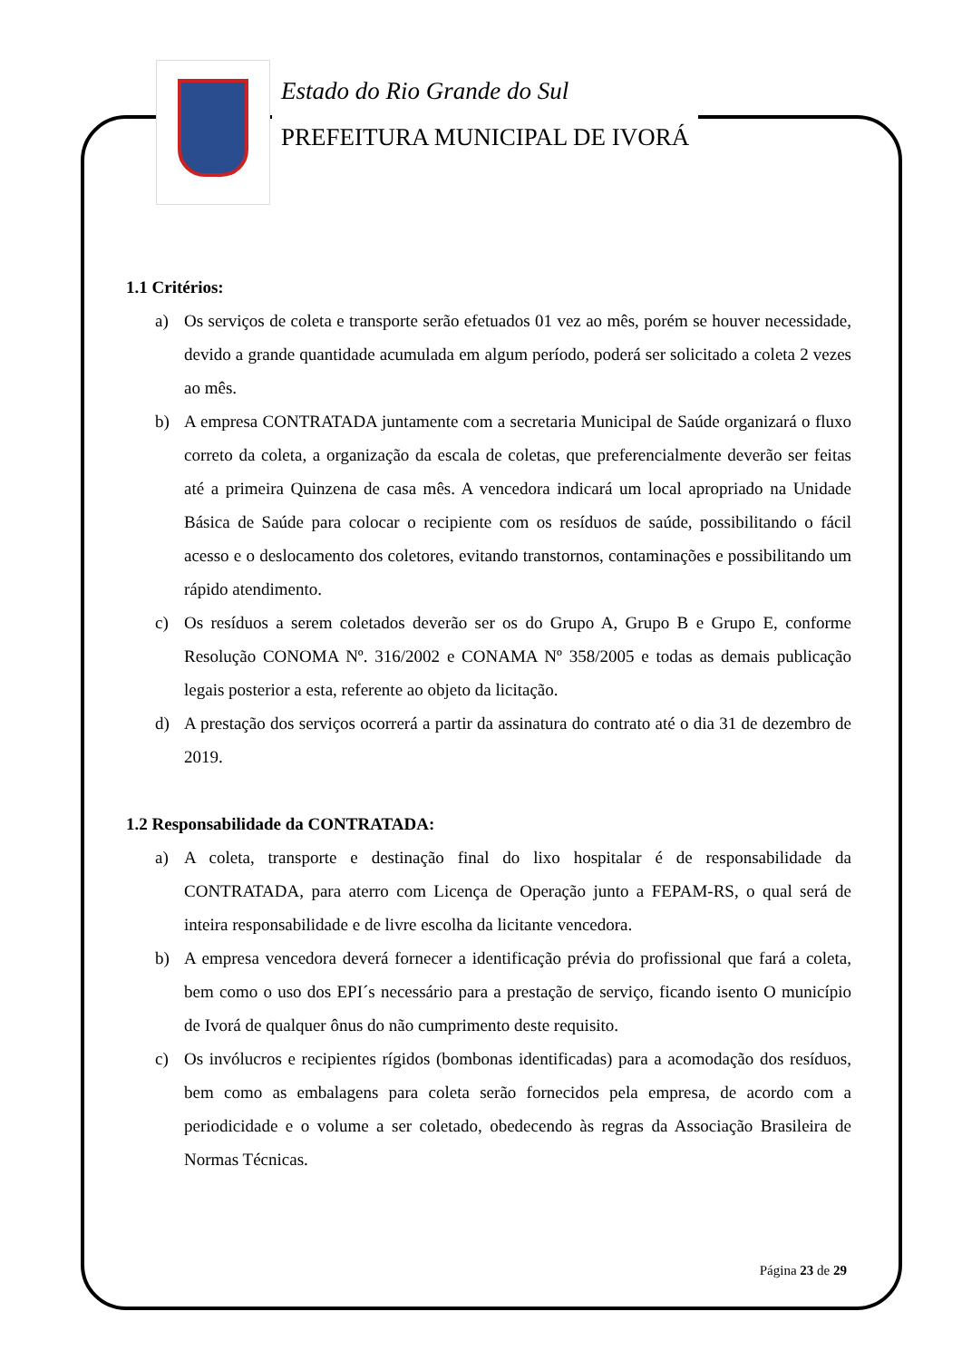Estado do Rio Grande do Sul
PREFEITURA MUNICIPAL DE IVORÁ
1.1 Critérios:
a) Os serviços de coleta e transporte serão efetuados 01 vez ao mês, porém se houver necessidade, devido a grande quantidade acumulada em algum período, poderá ser solicitado a coleta 2 vezes ao mês.
b) A empresa CONTRATADA juntamente com a secretaria Municipal de Saúde organizará o fluxo correto da coleta, a organização da escala de coletas, que preferencialmente deverão ser feitas até a primeira Quinzena de casa mês. A vencedora indicará um local apropriado na Unidade Básica de Saúde para colocar o recipiente com os resíduos de saúde, possibilitando o fácil acesso e o deslocamento dos coletores, evitando transtornos, contaminações e possibilitando um rápido atendimento.
c) Os resíduos a serem coletados deverão ser os do Grupo A, Grupo B e Grupo E, conforme Resolução CONOMA Nº. 316/2002 e CONAMA Nº 358/2005 e todas as demais publicação legais posterior a esta, referente ao objeto da licitação.
d) A prestação dos serviços ocorrerá a partir da assinatura do contrato até o dia 31 de dezembro de 2019.
1.2 Responsabilidade da CONTRATADA:
a) A coleta, transporte e destinação final do lixo hospitalar é de responsabilidade da CONTRATADA, para aterro com Licença de Operação junto a FEPAM-RS, o qual será de inteira responsabilidade e de livre escolha da licitante vencedora.
b) A empresa vencedora deverá fornecer a identificação prévia do profissional que fará a coleta, bem como o uso dos EPI´s necessário para a prestação de serviço, ficando isento O município de Ivorá de qualquer ônus do não cumprimento deste requisito.
c) Os invólucros e recipientes rígidos (bombonas identificadas) para a acomodação dos resíduos, bem como as embalagens para coleta serão fornecidos pela empresa, de acordo com a periodicidade e o volume a ser coletado, obedecendo às regras da Associação Brasileira de Normas Técnicas.
Página 23 de 29